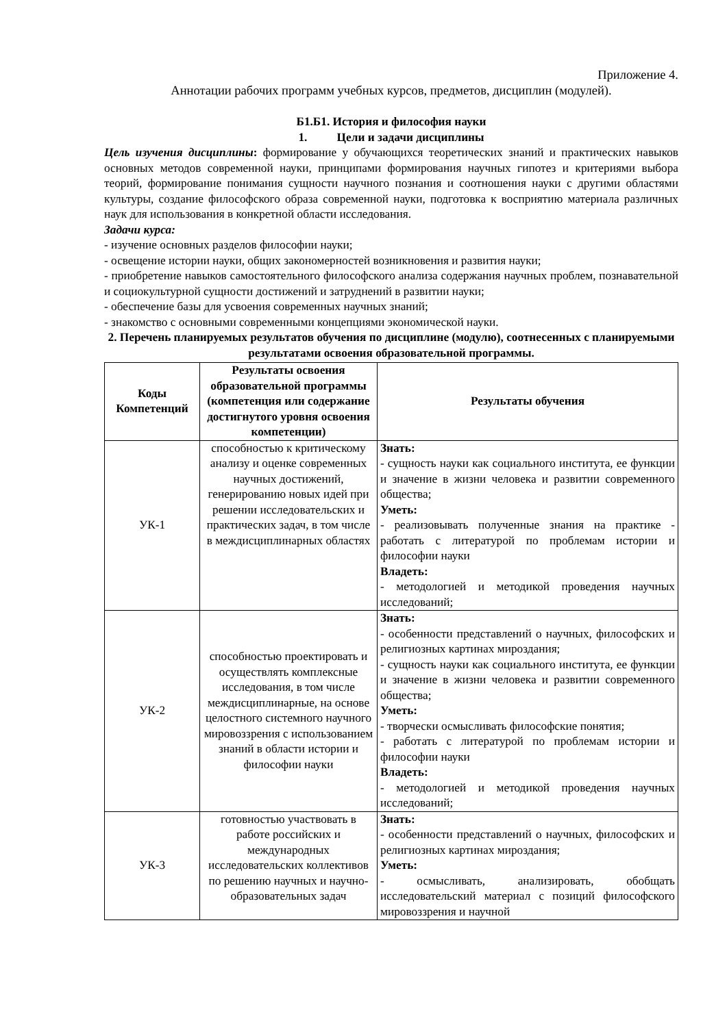Приложение 4.
Аннотации рабочих программ учебных курсов, предметов, дисциплин (модулей).
Б1.Б1. История и философия науки
1. Цели и задачи дисциплины
Цель изучения дисциплины: формирование у обучающихся теоретических знаний и практических навыков основных методов современной науки, принципами формирования научных гипотез и критериями выбора теорий, формирование понимания сущности научного познания и соотношения науки с другими областями культуры, создание философского образа современной науки, подготовка к восприятию материала различных наук для использования в конкретной области исследования.
Задачи курса:
- изучение основных разделов философии науки;
- освещение истории науки, общих закономерностей возникновения и развития науки;
- приобретение навыков самостоятельного философского анализа содержания научных проблем, познавательной и социокультурной сущности достижений и затруднений в развитии науки;
- обеспечение базы для усвоения современных научных знаний;
- знакомство с основными современными концепциями экономической науки.
2. Перечень планируемых результатов обучения по дисциплине (модулю), соотнесенных с планируемыми результатами освоения образовательной программы.
| Коды Компетенций | Результаты освоения образовательной программы (компетенция или содержание достигнутого уровня освоения компетенции) | Результаты обучения |
| --- | --- | --- |
| УК-1 | способностью к критическому анализу и оценке современных научных достижений, генерированию новых идей при решении исследовательских и практических задач, в том числе в междисциплинарных областях | Знать: - сущность науки как социального института, ее функции и значение в жизни человека и развитии современного общества; Уметь: - реализовывать полученные знания на практике - работать с литературой по проблемам истории и философии науки Владеть: - методологией и методикой проведения научных исследований; |
| УК-2 | способностью проектировать и осуществлять комплексные исследования, в том числе междисциплинарные, на основе целостного системного научного мировоззрения с использованием знаний в области истории и философии науки | Знать: - особенности представлений о научных, философских и религиозных картинах мироздания; - сущность науки как социального института, ее функции и значение в жизни человека и развитии современного общества; Уметь: - творчески осмысливать философские понятия; - работать с литературой по проблемам истории и философии науки Владеть: - методологией и методикой проведения научных исследований; |
| УК-3 | готовностью участвовать в работе российских и международных исследовательских коллективов по решению научных и научно-образовательных задач | Знать: - особенности представлений о научных, философских и религиозных картинах мироздания; Уметь: - осмысливать, анализировать, обобщать исследовательский материал с позиций философского мировоззрения и научной |